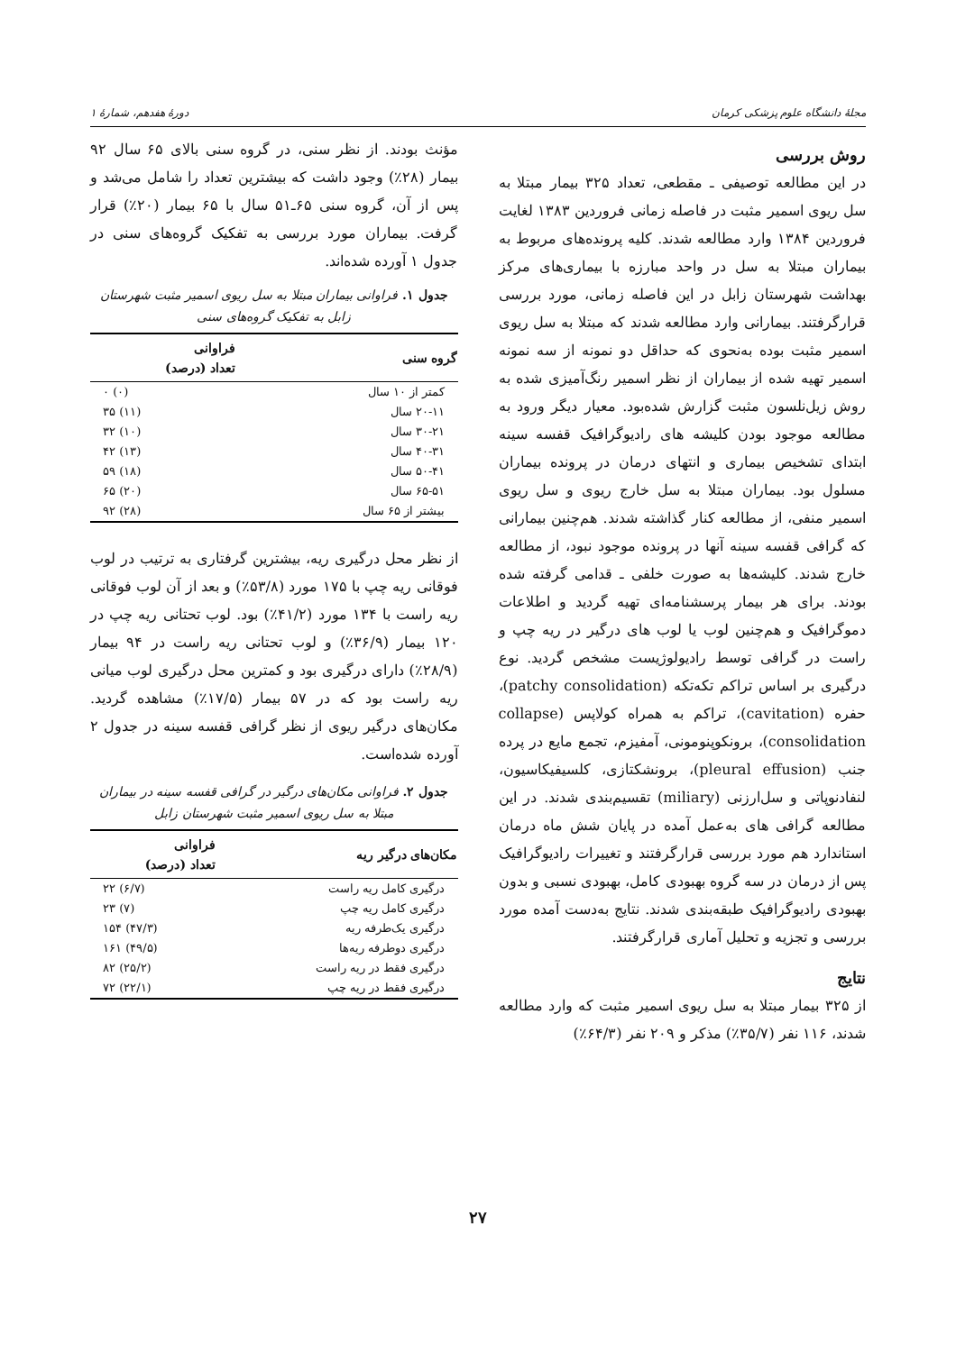مجلهٔ دانشگاه علوم پزشکی کرمان دورهٔ هفدهم، شمارهٔ ۱
روش بررسی
در این مطالعه توصیفی ـ مقطعی، تعداد ۳۲۵ بیمار مبتلا به سل ریوی اسمیر مثبت در فاصله زمانی فروردین ۱۳۸۳ لغایت فروردین ۱۳۸۴ وارد مطالعه شدند. کلیه پرونده‌های مربوط به بیماران مبتلا به سل در واحد مبارزه با بیماری‌های مرکز بهداشت شهرستان زابل در این فاصله زمانی، مورد بررسی قرارگرفتند. بیمارانی وارد مطالعه شدند که مبتلا به سل ریوی اسمیر مثبت بوده به‌نحوی که حداقل دو نمونه از سه نمونه اسمیر تهیه شده از بیماران از نظر اسمیر رنگ‌آمیزی شده به روش زیل‌نلسون مثبت گزارش شده‌بود. معیار دیگر ورود به مطالعه موجود بودن کلیشه های رادیوگرافیک قفسه سینه ابتدای تشخیص بیماری و انتهای درمان در پرونده بیماران مسلول بود. بیماران مبتلا به سل خارج ریوی و سل ریوی اسمیر منفی، از مطالعه کنار گذاشته شدند. هم‌چنین بیمارانی که گرافی قفسه سینه آنها در پرونده موجود نبود، از مطالعه خارج شدند. کلیشه‌ها به صورت خلفی ـ قدامی گرفته شده بودند. برای هر بیمار پرسشنامه‌ای تهیه گردید و اطلاعات دموگرافیک و هم‌چنین لوب یا لوب های درگیر در ریه چپ و راست در گرافی توسط رادیولوژیست مشخص گردید. نوع درگیری بر اساس تراکم تکه‌تکه (patchy consolidation)، حفره (cavitation)، تراکم به همراه کولاپس (collapse consolidation)، برونکوپنومونی، آمفیزم، تجمع مایع در پرده جنب (pleural effusion)، برونشکتازی، کلسیفیکاسیون، لنفادنوپاتی و سل‌ارزنی (miliary) تقسیم‌بندی شدند. در این مطالعه گرافی های به‌عمل آمده در پایان شش ماه درمان استاندارد هم مورد بررسی قرارگرفتند و تغییرات رادیوگرافیک پس از درمان در سه گروه بهبودی کامل، بهبودی نسبی و بدون بهبودی رادیوگرافیک طبقه‌بندی شدند. نتایج به‌دست آمده مورد بررسی و تجزیه و تحلیل آماری قرارگرفتند.
نتایج
از ۳۲۵ بیمار مبتلا به سل ریوی اسمیر مثبت که وارد مطالعه شدند، ۱۱۶ نفر (۳۵/۷٪) مذکر و ۲۰۹ نفر (۶۴/۳٪)
مؤنث بودند. از نظر سنی، در گروه سنی بالای ۶۵ سال ۹۲ بیمار (۲۸٪) وجود داشت که بیشترین تعداد را شامل می‌شد و پس از آن، گروه سنی ۶۵ـ۵۱ سال با ۶۵ بیمار (۲۰٪) قرار گرفت. بیماران مورد بررسی به تفکیک گروه‌های سنی در جدول ۱ آورده شده‌اند.
جدول ۱. فراوانی بیماران مبتلا به سل ریوی اسمیر مثبت شهرستان زابل به تفکیک گروه‌های سنی
| گروه سنی | فراوانی تعداد (درصد) |
| --- | --- |
| کمتر از ۱۰ سال | (۰) ۰ |
| ۲۰-۱۱ سال | (۱۱) ۳۵ |
| ۳۰-۲۱ سال | (۱۰) ۳۲ |
| ۴۰-۳۱ سال | (۱۳) ۴۲ |
| ۵۰-۴۱ سال | (۱۸) ۵۹ |
| ۶۵-۵۱ سال | (۲۰) ۶۵ |
| بیشتر از ۶۵ سال | (۲۸) ۹۲ |
از نظر محل درگیری ریه، بیشترین گرفتاری به ترتیب در لوب فوقانی ریه چپ با ۱۷۵ مورد (۵۳/۸٪) و بعد از آن لوب فوقانی ریه راست با ۱۳۴ مورد (۴۱/۲٪) بود. لوب تحتانی ریه چپ در ۱۲۰ بیمار (۳۶/۹٪) و لوب تحتانی ریه راست در ۹۴ بیمار (۲۸/۹٪) دارای درگیری بود و کمترین محل درگیری لوب میانی ریه راست بود که در ۵۷ بیمار (۱۷/۵٪) مشاهده گردید. مکان‌های درگیر ریوی از نظر گرافی قفسه سینه در جدول ۲ آورده شده‌است.
جدول ۲. فراوانی مکان‌های درگیر در گرافی قفسه سینه در بیماران مبتلا به سل ریوی اسمیر مثبت شهرستان زابل
| مکان‌های درگیر ریه | فراوانی تعداد (درصد) |
| --- | --- |
| درگیری کامل ریه راست | (۶/۷) ۲۲ |
| درگیری کامل ریه چپ | (۷) ۲۳ |
| درگیری یک‌طرفه ریه | (۴۷/۳) ۱۵۴ |
| درگیری دوطرفه ریه‌ها | (۴۹/۵) ۱۶۱ |
| درگیری فقط در ریه راست | (۲۵/۲) ۸۲ |
| درگیری فقط در ریه چپ | (۲۲/۱) ۷۲ |
۲۷